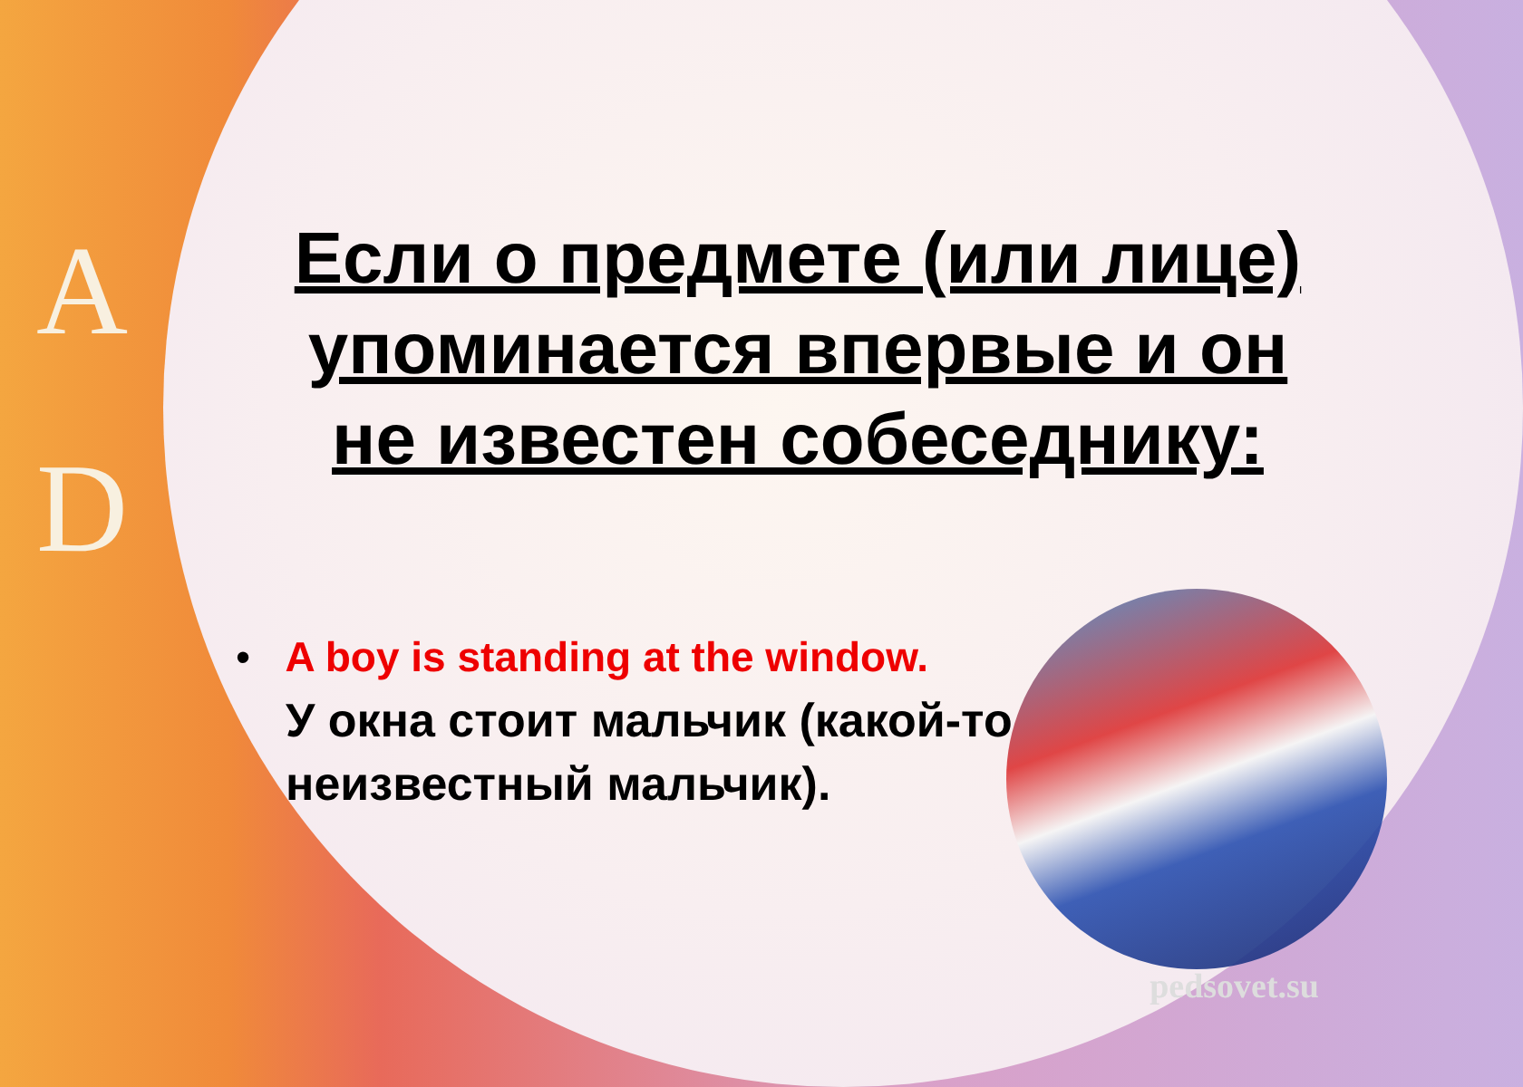A
D
Если о предмете (или лице) упоминается впервые и он не известен собеседнику:
• A boy is standing at the window.
У окна стоит мальчик (какой-то неизвестный мальчик).
pedsovet.su